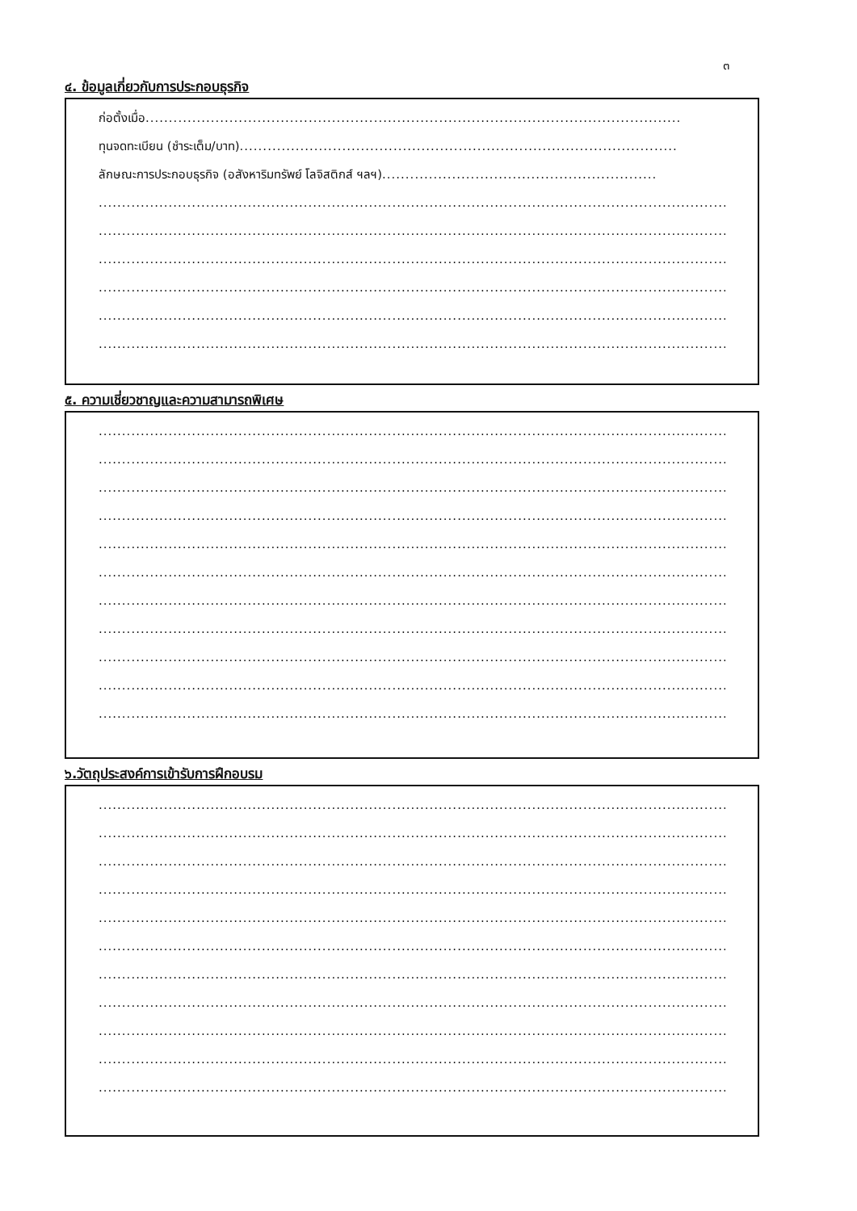๓
๔. ข้อมูลเกี่ยวกับการประกอบธุรกิจ
ก่อตั้งเมื่อ...................................................................................................................
ทุนจดทะเบียน (ชำระเต็ม/บาท)..............................................................................................
ลักษณะการประกอบธุรกิจ (อสังหาริมทรัพย์ โลจิสติกส์ ฯลฯ)...........................................................
.........................................................................................................................................
.........................................................................................................................................
.........................................................................................................................................
.........................................................................................................................................
.........................................................................................................................................
.........................................................................................................................................
๕. ความเชี่ยวชาญและความสามารถพิเศษ
.........................................................................................................................................
.........................................................................................................................................
.........................................................................................................................................
.........................................................................................................................................
.........................................................................................................................................
.........................................................................................................................................
.........................................................................................................................................
.........................................................................................................................................
.........................................................................................................................................
.........................................................................................................................................
.........................................................................................................................................
๖.วัตถุประสงค์การเข้ารับการฝึกอบรม
.........................................................................................................................................
.........................................................................................................................................
.........................................................................................................................................
.........................................................................................................................................
.........................................................................................................................................
.........................................................................................................................................
.........................................................................................................................................
.........................................................................................................................................
.........................................................................................................................................
.........................................................................................................................................
.........................................................................................................................................